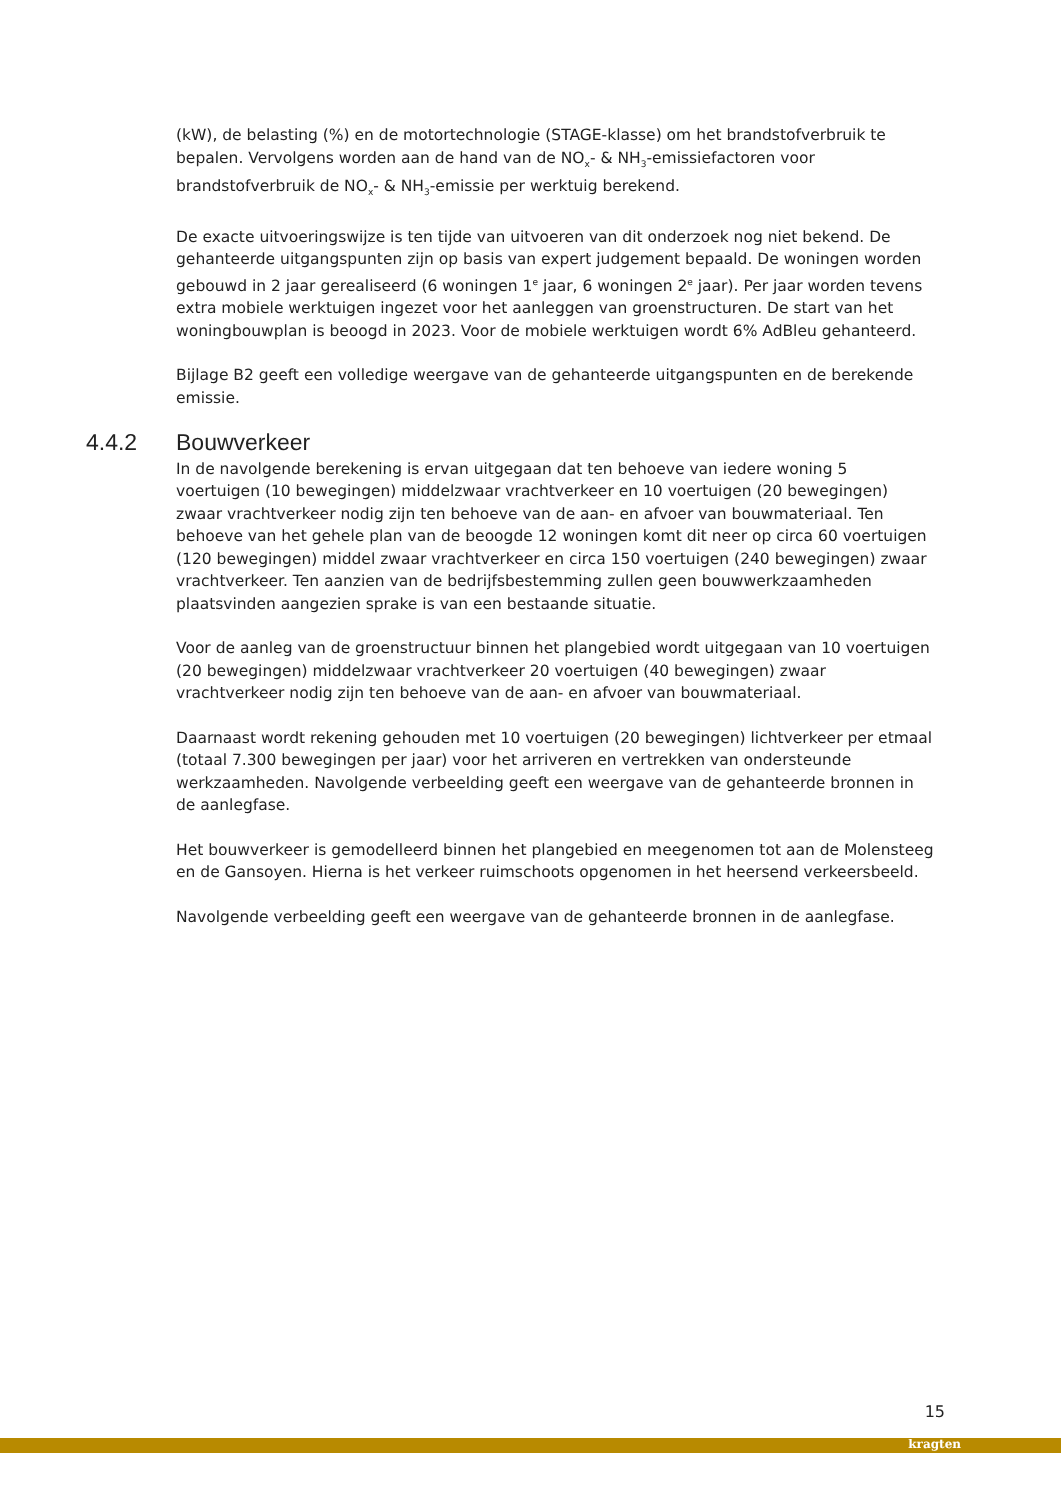(kW), de belasting (%) en de motortechnologie (STAGE-klasse) om het brandstofverbruik te bepalen. Vervolgens worden aan de hand van de NO<sub>x</sub>- & NH<sub>3</sub>-emissiefactoren voor brandstofverbruik de NO<sub>x</sub>- & NH<sub>3</sub>-emissie per werktuig berekend.
De exacte uitvoeringswijze is ten tijde van uitvoeren van dit onderzoek nog niet bekend. De gehanteerde uitgangspunten zijn op basis van expert judgement bepaald. De woningen worden gebouwd in 2 jaar gerealiseerd (6 woningen 1<sup>e</sup> jaar, 6 woningen 2<sup>e</sup> jaar). Per jaar worden tevens extra mobiele werktuigen ingezet voor het aanleggen van groenstructuren. De start van het woningbouwplan is beoogd in 2023. Voor de mobiele werktuigen wordt 6% AdBleu gehanteerd.
Bijlage B2 geeft een volledige weergave van de gehanteerde uitgangspunten en de berekende emissie.
4.4.2 Bouwverkeer
In de navolgende berekening is ervan uitgegaan dat ten behoeve van iedere woning 5 voertuigen (10 bewegingen) middelzwaar vrachtverkeer en 10 voertuigen (20 bewegingen) zwaar vrachtverkeer nodig zijn ten behoeve van de aan- en afvoer van bouwmateriaal. Ten behoeve van het gehele plan van de beoogde 12 woningen komt dit neer op circa 60 voertuigen (120 bewegingen) middel zwaar vrachtverkeer en circa 150 voertuigen (240 bewegingen) zwaar vrachtverkeer. Ten aanzien van de bedrijfsbestemming zullen geen bouwwerkzaamheden plaatsvinden aangezien sprake is van een bestaande situatie.
Voor de aanleg van de groenstructuur binnen het plangebied wordt uitgegaan van 10 voertuigen (20 bewegingen) middelzwaar vrachtverkeer 20 voertuigen (40 bewegingen) zwaar vrachtverkeer nodig zijn ten behoeve van de aan- en afvoer van bouwmateriaal.
Daarnaast wordt rekening gehouden met 10 voertuigen (20 bewegingen) lichtverkeer per etmaal (totaal 7.300 bewegingen per jaar) voor het arriveren en vertrekken van ondersteunde werkzaamheden. Navolgende verbeelding geeft een weergave van de gehanteerde bronnen in de aanlegfase.
Het bouwverkeer is gemodelleerd binnen het plangebied en meegenomen tot aan de Molensteeg en de Gansoyen. Hierna is het verkeer ruimschoots opgenomen in het heersend verkeersbeeld.
Navolgende verbeelding geeft een weergave van de gehanteerde bronnen in de aanlegfase.
15
kragten